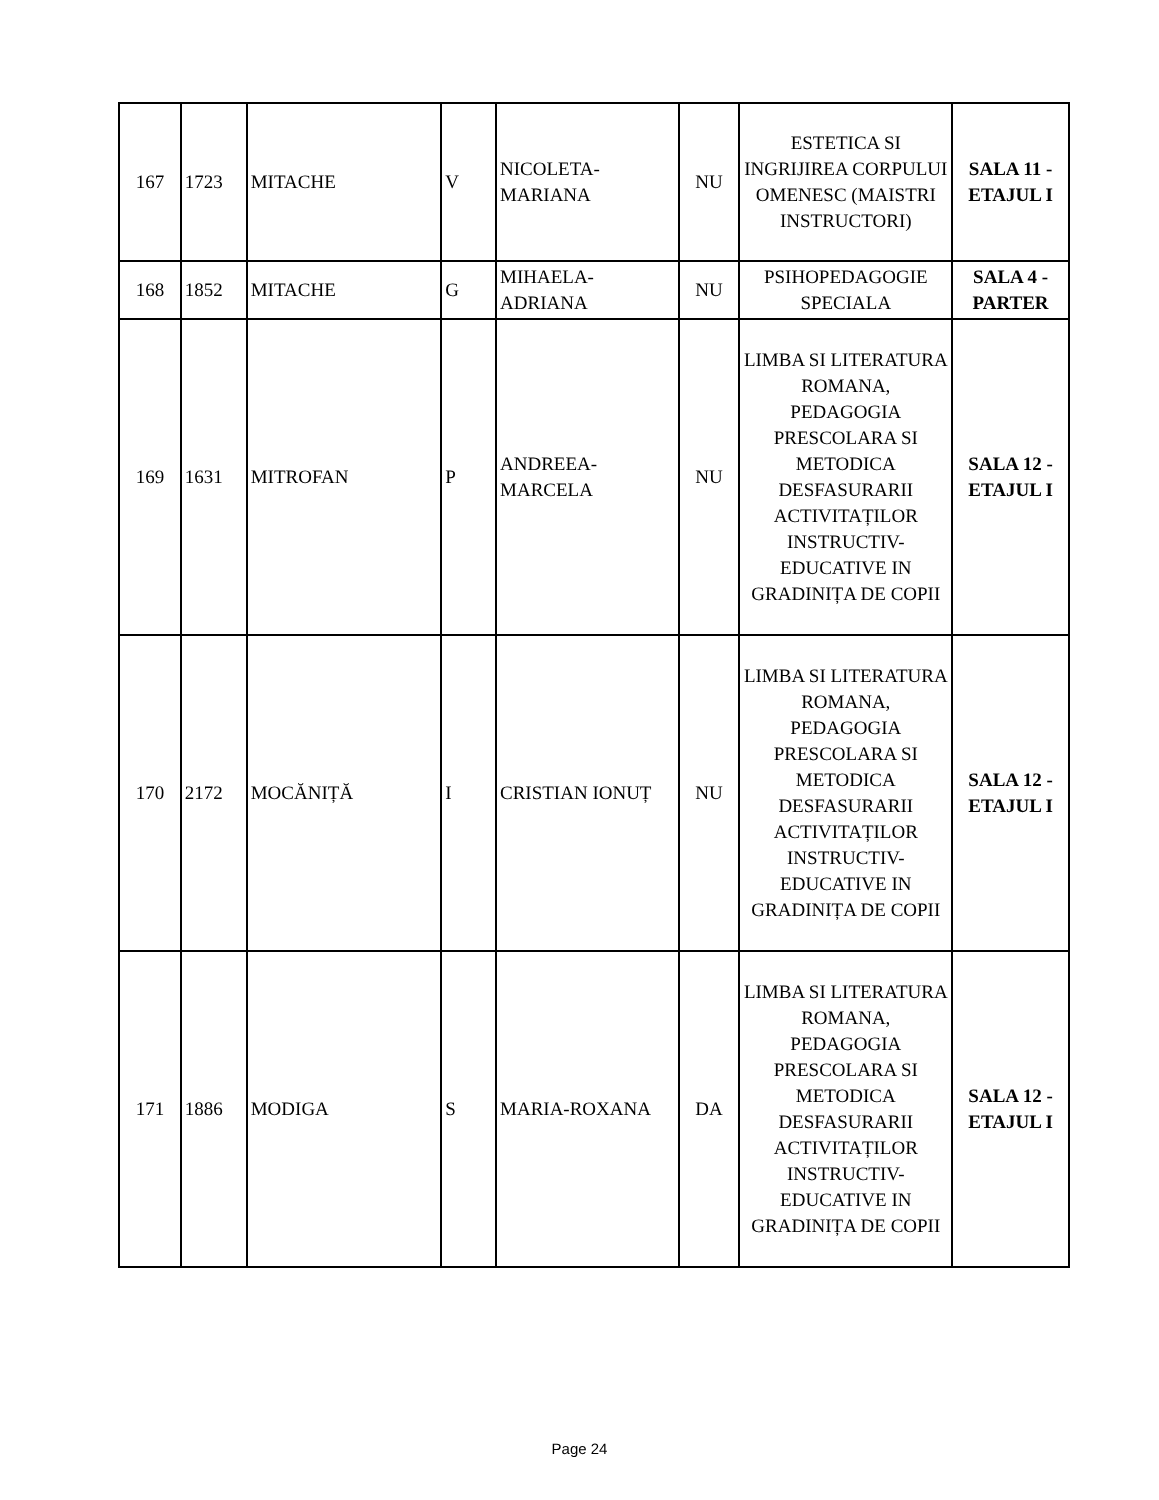| 167 | 1723 | MITACHE | V | NICOLETA- MARIANA | NU | ESTETICA SI INGRIJIREA CORPULUI OMENESC (MAISTRI INSTRUCTORI) | SALA 11 - ETAJUL I |
| 168 | 1852 | MITACHE | G | MIHAELA- ADRIANA | NU | PSIHOPEDAGOGIE SPECIALA | SALA 4 - PARTER |
| 169 | 1631 | MITROFAN | P | ANDREEA- MARCELA | NU | LIMBA SI LITERATURA ROMANA, PEDAGOGIA PRESCOLARA SI METODICA DESFASURARII ACTIVITAȚILOR INSTRUCTIV-EDUCATIVE IN GRADINIȚA DE COPII | SALA 12 - ETAJUL I |
| 170 | 2172 | MOCĂNIȚĂ | I | CRISTIAN IONUȚ | NU | LIMBA SI LITERATURA ROMANA, PEDAGOGIA PRESCOLARA SI METODICA DESFASURARII ACTIVITAȚILOR INSTRUCTIV-EDUCATIVE IN GRADINIȚA DE COPII | SALA 12 - ETAJUL I |
| 171 | 1886 | MODIGA | S | MARIA-ROXANA | DA | LIMBA SI LITERATURA ROMANA, PEDAGOGIA PRESCOLARA SI METODICA DESFASURARII ACTIVITAȚILOR INSTRUCTIV-EDUCATIVE IN GRADINIȚA DE COPII | SALA 12 - ETAJUL I |
Page 24